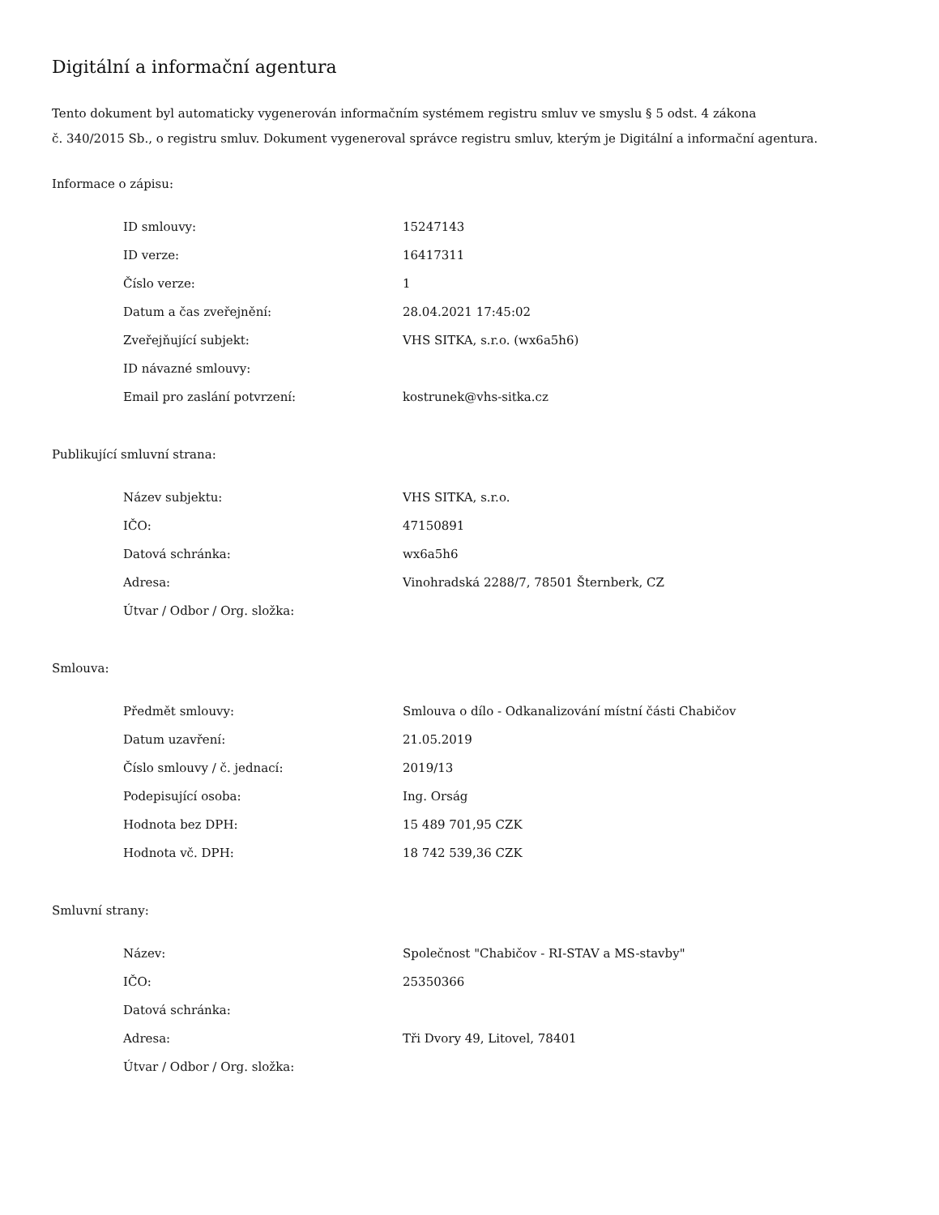Digitální a informační agentura
Tento dokument byl automaticky vygenerován informačním systémem registru smluv ve smyslu § 5 odst. 4 zákona
č. 340/2015 Sb., o registru smluv. Dokument vygeneroval správce registru smluv, kterým je Digitální a informační agentura.
Informace o zápisu:
| ID smlouvy: | 15247143 |
| ID verze: | 16417311 |
| Číslo verze: | 1 |
| Datum a čas zveřejnění: | 28.04.2021 17:45:02 |
| Zveřejňující subjekt: | VHS SITKA, s.r.o. (wx6a5h6) |
| ID návazné smlouvy: | |
| Email pro zaslání potvrzení: | kostrunek@vhs-sitka.cz |
Publikující smluvní strana:
| Název subjektu: | VHS SITKA, s.r.o. |
| IČO: | 47150891 |
| Datová schránka: | wx6a5h6 |
| Adresa: | Vinohradská 2288/7, 78501 Šternberk, CZ |
| Útvar / Odbor / Org. složka: | |
Smlouva:
| Předmět smlouvy: | Smlouva o dílo - Odkanalizování místní části Chabičov |
| Datum uzavření: | 21.05.2019 |
| Číslo smlouvy / č. jednací: | 2019/13 |
| Podepisující osoba: | Ing. Orság |
| Hodnota bez DPH: | 15 489 701,95 CZK |
| Hodnota vč. DPH: | 18 742 539,36 CZK |
Smluvní strany:
| Název: | Společnost "Chabičov - RI-STAV a MS-stavby" |
| IČO: | 25350366 |
| Datová schránka: | |
| Adresa: | Tři Dvory 49, Litovel, 78401 |
| Útvar / Odbor / Org. složka: | |